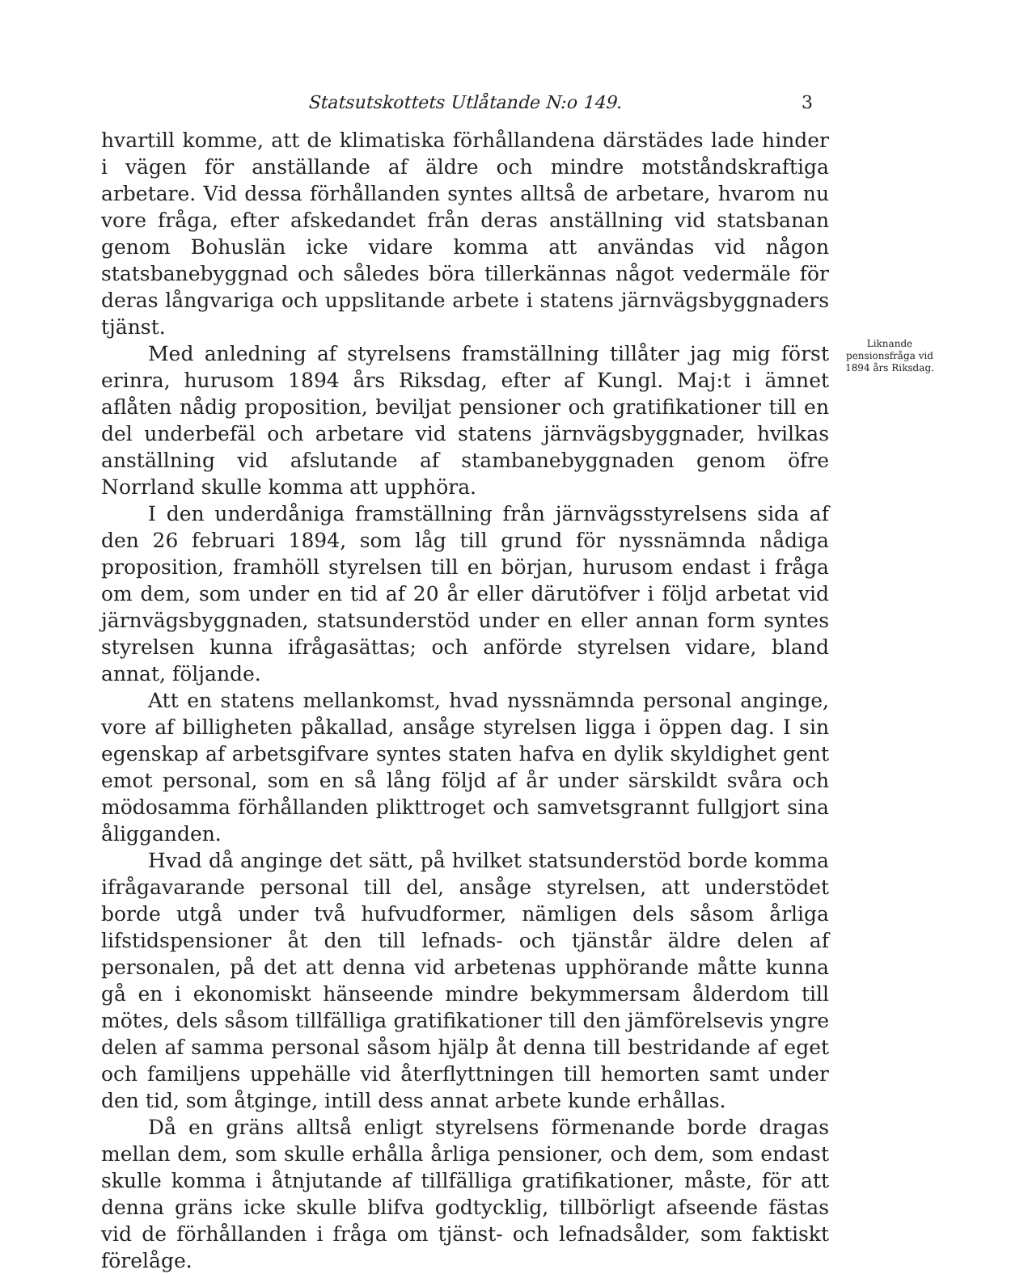Statsutskottets Utlåtande N:o 149. 3
hvartill komme, att de klimatiska förhållandena därstädes lade hinder i vägen för anställande af äldre och mindre motståndskraftiga arbetare. Vid dessa förhållanden syntes alltså de arbetare, hvarom nu vore fråga, efter afskedandet från deras anställning vid statsbanan genom Bohuslän icke vidare komma att användas vid någon statsbanebyggnad och således böra tillerkännas något vedermäle för deras långvariga och uppslitande arbete i statens järnvägsbyggnaders tjänst.
Med anledning af styrelsens framställning tillåter jag mig först erinra, hurusom 1894 års Riksdag, efter af Kungl. Maj:t i ämnet aflåten nådig proposition, beviljat pensioner och gratifikationer till en del underbefäl och arbetare vid statens järnvägsbyggnader, hvilkas anställning vid afslutande af stambanebyggnaden genom öfre Norrland skulle komma att upphöra.
I den underdåniga framställning från järnvägsstyrelsens sida af den 26 februari 1894, som låg till grund för nyssnämnda nådiga proposition, framhöll styrelsen till en början, hurusom endast i fråga om dem, som under en tid af 20 år eller därutöfver i följd arbetat vid järnvägsbyggnaden, statsunderstöd under en eller annan form syntes styrelsen kunna ifrågasättas; och anförde styrelsen vidare, bland annat, följande.
Att en statens mellankomst, hvad nyssnämnda personal anginge, vore af billigheten påkallad, ansåge styrelsen ligga i öppen dag. I sin egenskap af arbetsgifvare syntes staten hafva en dylik skyldighet gent emot personal, som en så lång följd af år under särskildt svåra och mödosamma förhållanden plikttroget och samvetsgrannt fullgjort sina åligganden.
Hvad då anginge det sätt, på hvilket statsunderstöd borde komma ifrågavarande personal till del, ansåge styrelsen, att understödet borde utgå under två hufvudformer, nämligen dels såsom årliga lifstidspensioner åt den till lefnads- och tjänstår äldre delen af personalen, på det att denna vid arbetenas upphörande måtte kunna gå en i ekonomiskt hänseende mindre bekymmersam ålderdom till mötes, dels såsom tillfälliga gratifikationer till den jämförelsevis yngre delen af samma personal såsom hjälp åt denna till bestridande af eget och familjens uppehälle vid återflyttningen till hemorten samt under den tid, som åtginge, intill dess annat arbete kunde erhållas.
Då en gräns alltså enligt styrelsens förmenande borde dragas mellan dem, som skulle erhålla årliga pensioner, och dem, som endast skulle komma i åtnjutande af tillfälliga gratifikationer, måste, för att denna gräns icke skulle blifva godtycklig, tillbörligt afseende fästas vid de förhållanden i fråga om tjänst- och lefnadsålder, som faktiskt förelåge.
Liknande pensionsfråga vid 1894 års Riksdag.